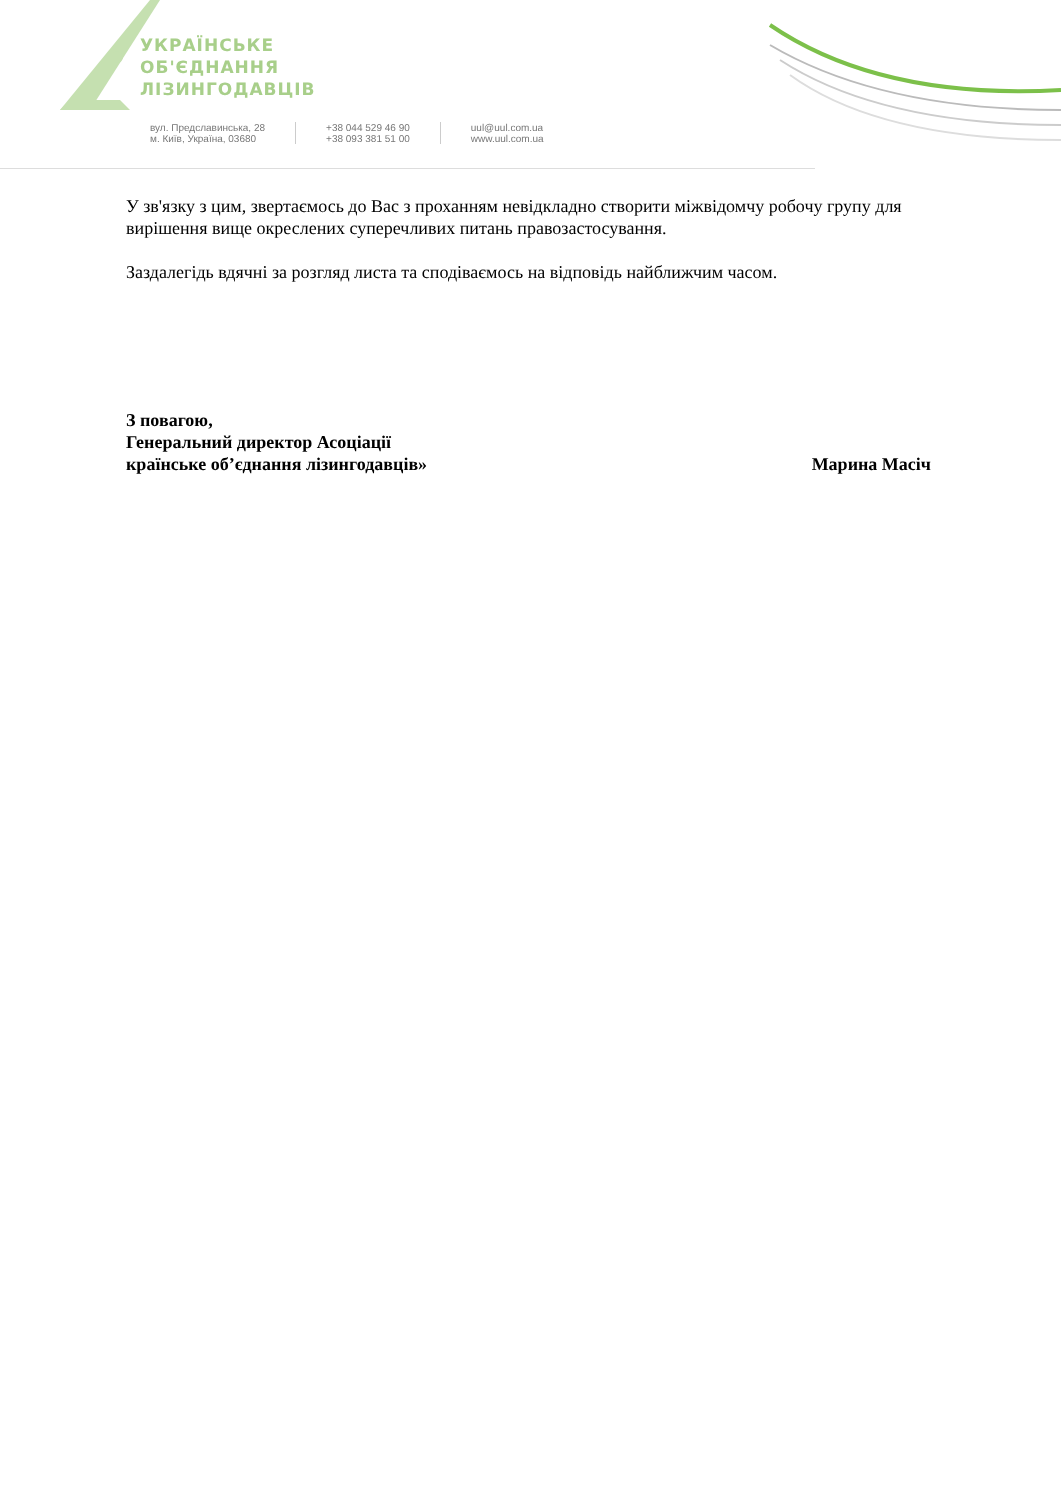УКРАЇНСЬКЕ
ОБ'ЄДНАННЯ
ЛІЗИНГОДАВЦІВ
вул. Предславинська, 28
м. Київ, Україна, 03680
+38 044 529 46 90
+38 093 381 51 00
uul@uul.com.ua
www.uul.com.ua
У зв'язку з цим, звертаємось до Вас з проханням невідкладно створити міжвідомчу робочу групу для вирішення вище окреслених суперечливих питань правозастосування.
Заздалегідь вдячні за розгляд листа та сподіваємось на відповідь найближчим часом.
З повагою,
Генеральний директор Асоціації
країнське об’єднання лізингодавців» Марина Масіч